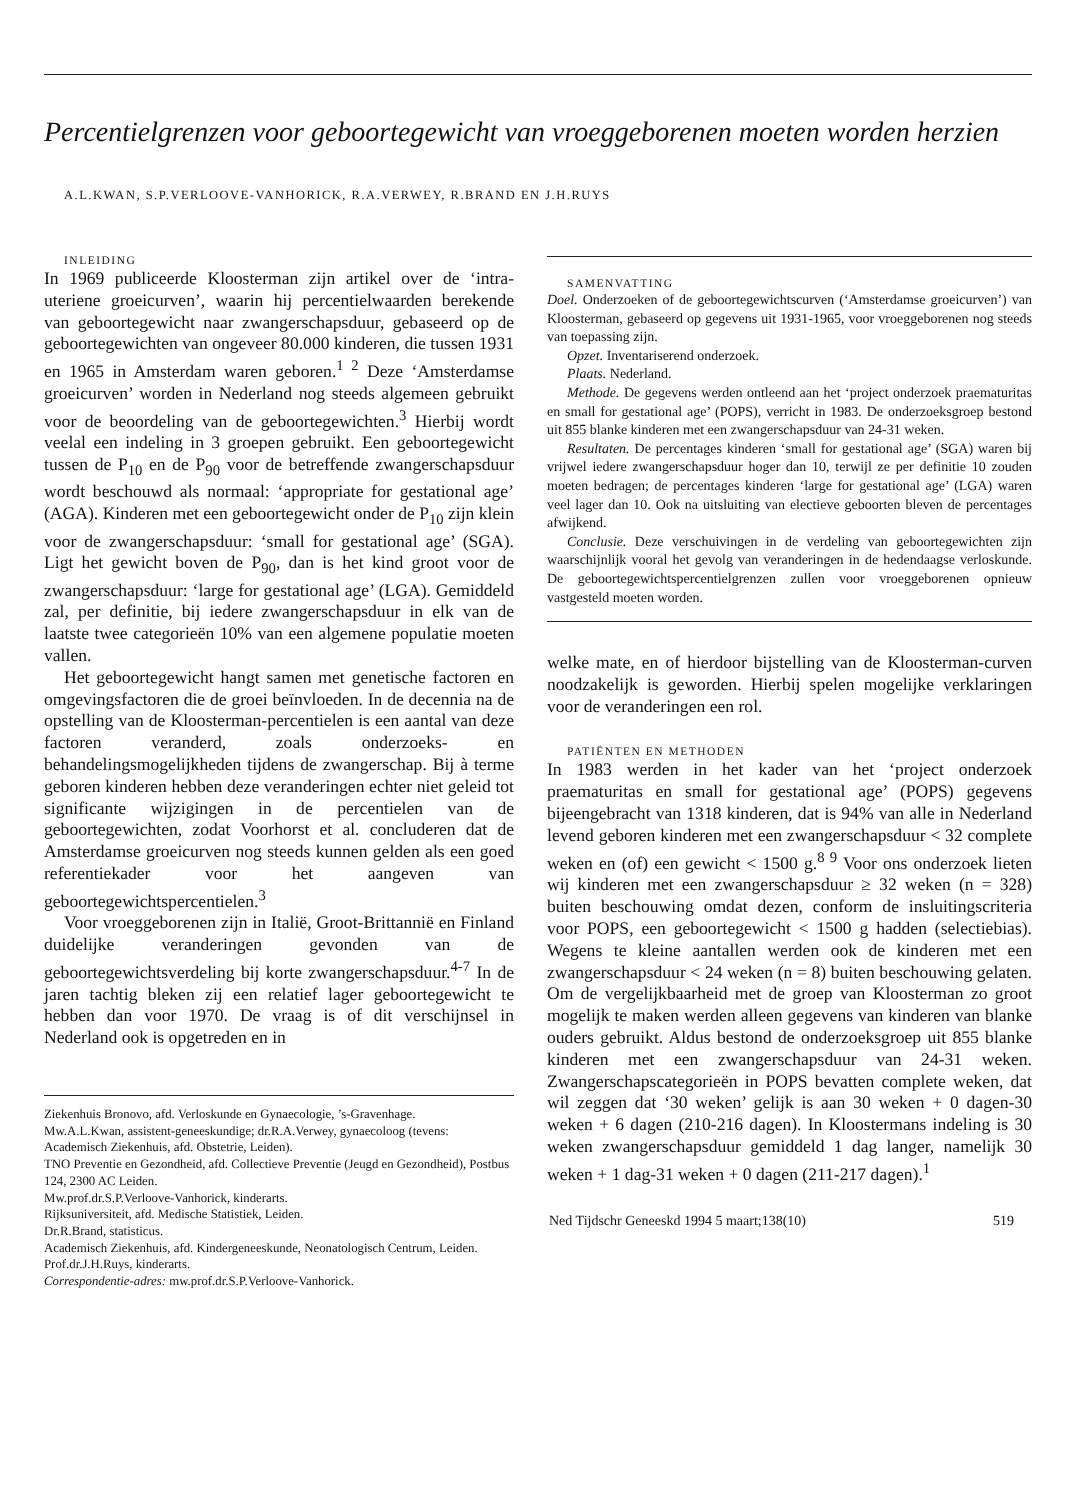Percentielgrenzen voor geboortegewicht van vroeggeborenen moeten worden herzien
A.L.KWAN, S.P.VERLOOVE-VANHORICK, R.A.VERWEY, R.BRAND EN J.H.RUYS
INLEIDING
In 1969 publiceerde Kloosterman zijn artikel over de ‘intra-uteriene groeicurven’, waarin hij percentielwaarden berekende van geboortegewicht naar zwangerschapsduur, gebaseerd op de geboortegewichten van ongeveer 80.000 kinderen, die tussen 1931 en 1965 in Amsterdam waren geboren.<sup>1 2</sup> Deze ‘Amsterdamse groeicurven’ worden in Nederland nog steeds algemeen gebruikt voor de beoordeling van de geboortegewichten.<sup>3</sup> Hierbij wordt veelal een indeling in 3 groepen gebruikt. Een geboortegewicht tussen de P<sub>10</sub> en de P<sub>90</sub> voor de betreffende zwangerschapsduur wordt beschouwd als normaal: ‘appropriate for gestational age’ (AGA). Kinderen met een geboortegewicht onder de P<sub>10</sub> zijn klein voor de zwangerschapsduur: ‘small for gestational age’ (SGA). Ligt het gewicht boven de P<sub>90</sub>, dan is het kind groot voor de zwangerschapsduur: ‘large for gestational age’ (LGA). Gemiddeld zal, per definitie, bij iedere zwangerschapsduur in elk van de laatste twee categorieën 10% van een algemene populatie moeten vallen.
Het geboortegewicht hangt samen met genetische factoren en omgevingsfactoren die de groei beïnvloeden. In de decennia na de opstelling van de Kloosterman-percentielen is een aantal van deze factoren veranderd, zoals onderzoeks- en behandelingsmogelijkheden tijdens de zwangerschap. Bij à terme geboren kinderen hebben deze veranderingen echter niet geleid tot significante wijzigingen in de percentielen van de geboortegewichten, zodat Voorhorst et al. concluderen dat de Amsterdamse groeicurven nog steeds kunnen gelden als een goed referentiekader voor het aangeven van geboortegewichtspercentielen.<sup>3</sup>
Voor vroeggeborenen zijn in Italië, Groot-Brittannië en Finland duidelijke veranderingen gevonden van de geboortegewichtsverdeling bij korte zwangerschapsduur.<sup>4-7</sup> In de jaren tachtig bleken zij een relatief lager geboortegewicht te hebben dan voor 1970. De vraag is of dit verschijnsel in Nederland ook is opgetreden en in
Ziekenhuis Bronovo, afd. Verloskunde en Gynaecologie, ’s-Gravenhage.
Mw.A.L.Kwan, assistent-geneeskundige; dr.R.A.Verwey, gynaecoloog (tevens: Academisch Ziekenhuis, afd. Obstetrie, Leiden).
TNO Preventie en Gezondheid, afd. Collectieve Preventie (Jeugd en Gezondheid), Postbus 124, 2300 AC Leiden.
Mw.prof.dr.S.P.Verloove-Vanhorick, kinderarts.
Rijksuniversiteit, afd. Medische Statistiek, Leiden.
Dr.R.Brand, statisticus.
Academisch Ziekenhuis, afd. Kindergeneeskunde, Neonatologisch Centrum, Leiden.
Prof.dr.J.H.Ruys, kinderarts.
Correspondentie-adres: mw.prof.dr.S.P.Verloove-Vanhorick.
SAMENVATTING
Doel. Onderzoeken of de geboortegewichtscurven (‘Amsterdamse groeicurven’) van Kloosterman, gebaseerd op gegevens uit 1931-1965, voor vroeggeborenen nog steeds van toepassing zijn.
Opzet. Inventariserend onderzoek.
Plaats. Nederland.
Methode. De gegevens werden ontleend aan het ‘project onderzoek praematuritas en small for gestational age’ (POPS), verricht in 1983. De onderzoeksgroep bestond uit 855 blanke kinderen met een zwangerschapsduur van 24-31 weken.
Resultaten. De percentages kinderen ‘small for gestational age’ (SGA) waren bij vrijwel iedere zwangerschapsduur hoger dan 10, terwijl ze per definitie 10 zouden moeten bedragen; de percentages kinderen ‘large for gestational age’ (LGA) waren veel lager dan 10. Ook na uitsluiting van electieve geboorten bleven de percentages afwijkend.
Conclusie. Deze verschuivingen in de verdeling van geboortegewichten zijn waarschijnlijk vooral het gevolg van veranderingen in de hedendaagse verloskunde. De geboortegewichtspercentielgrenzen zullen voor vroeggeborenen opnieuw vastgesteld moeten worden.
welke mate, en of hierdoor bijstelling van de Kloosterman-curven noodzakelijk is geworden. Hierbij spelen mogelijke verklaringen voor de veranderingen een rol.
PATIËNTEN EN METHODEN
In 1983 werden in het kader van het ‘project onderzoek praematuritas en small for gestational age’ (POPS) gegevens bijeengebracht van 1318 kinderen, dat is 94% van alle in Nederland levend geboren kinderen met een zwangerschapsduur < 32 complete weken en (of) een gewicht < 1500 g.<sup>8 9</sup> Voor ons onderzoek lieten wij kinderen met een zwangerschapsduur ≥ 32 weken (n = 328) buiten beschouwing omdat dezen, conform de insluitingscriteria voor POPS, een geboortegewicht < 1500 g hadden (selectiebias). Wegens te kleine aantallen werden ook de kinderen met een zwangerschapsduur < 24 weken (n = 8) buiten beschouwing gelaten. Om de vergelijkbaarheid met de groep van Kloosterman zo groot mogelijk te maken werden alleen gegevens van kinderen van blanke ouders gebruikt. Aldus bestond de onderzoeksgroep uit 855 blanke kinderen met een zwangerschapsduur van 24-31 weken. Zwangerschapscategorieën in POPS bevatten complete weken, dat wil zeggen dat ‘30 weken’ gelijk is aan 30 weken + 0 dagen-30 weken + 6 dagen (210-216 dagen). In Kloostermans indeling is 30 weken zwangerschapsduur gemiddeld 1 dag langer, namelijk 30 weken + 1 dag-31 weken + 0 dagen (211-217 dagen).<sup>1</sup>
Ned Tijdschr Geneeskd 1994 5 maart;138(10) 519